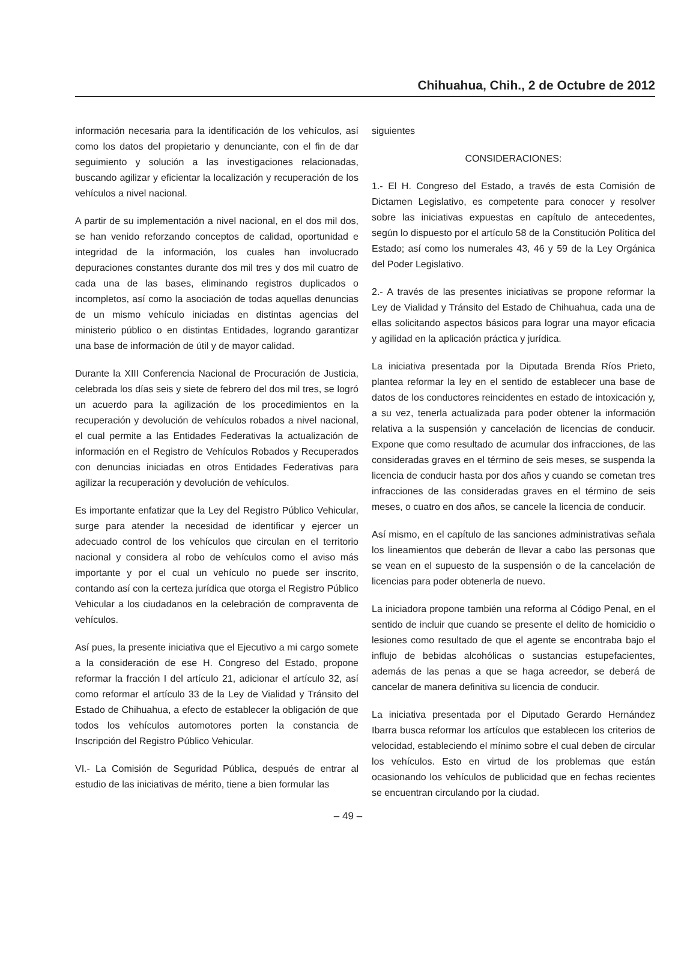Chihuahua, Chih., 2 de Octubre de 2012
información necesaria para la identificación de los vehículos, así como los datos del propietario y denunciante, con el fin de dar seguimiento y solución a las investigaciones relacionadas, buscando agilizar y eficientar la localización y recuperación de los vehículos a nivel nacional.
A partir de su implementación a nivel nacional, en el dos mil dos, se han venido reforzando conceptos de calidad, oportunidad e integridad de la información, los cuales han involucrado depuraciones constantes durante dos mil tres y dos mil cuatro de cada una de las bases, eliminando registros duplicados o incompletos, así como la asociación de todas aquellas denuncias de un mismo vehículo iniciadas en distintas agencias del ministerio público o en distintas Entidades, logrando garantizar una base de información de útil y de mayor calidad.
Durante la XIII Conferencia Nacional de Procuración de Justicia, celebrada los días seis y siete de febrero del dos mil tres, se logró un acuerdo para la agilización de los procedimientos en la recuperación y devolución de vehículos robados a nivel nacional, el cual permite a las Entidades Federativas la actualización de información en el Registro de Vehículos Robados y Recuperados con denuncias iniciadas en otros Entidades Federativas para agilizar la recuperación y devolución de vehículos.
Es importante enfatizar que la Ley del Registro Público Vehicular, surge para atender la necesidad de identificar y ejercer un adecuado control de los vehículos que circulan en el territorio nacional y considera al robo de vehículos como el aviso más importante y por el cual un vehículo no puede ser inscrito, contando así con la certeza jurídica que otorga el Registro Público Vehicular a los ciudadanos en la celebración de compraventa de vehículos.
Así pues, la presente iniciativa que el Ejecutivo a mi cargo somete a la consideración de ese H. Congreso del Estado, propone reformar la fracción I del artículo 21, adicionar el artículo 32, así como reformar el artículo 33 de la Ley de Vialidad y Tránsito del Estado de Chihuahua, a efecto de establecer la obligación de que todos los vehículos automotores porten la constancia de Inscripción del Registro Público Vehicular.
VI.- La Comisión de Seguridad Pública, después de entrar al estudio de las iniciativas de mérito, tiene a bien formular las
siguientes
CONSIDERACIONES:
1.- El H. Congreso del Estado, a través de esta Comisión de Dictamen Legislativo, es competente para conocer y resolver sobre las iniciativas expuestas en capítulo de antecedentes, según lo dispuesto por el artículo 58 de la Constitución Política del Estado; así como los numerales 43, 46 y 59 de la Ley Orgánica del Poder Legislativo.
2.- A través de las presentes iniciativas se propone reformar la Ley de Vialidad y Tránsito del Estado de Chihuahua, cada una de ellas solicitando aspectos básicos para lograr una mayor eficacia y agilidad en la aplicación práctica y jurídica.
La iniciativa presentada por la Diputada Brenda Ríos Prieto, plantea reformar la ley en el sentido de establecer una base de datos de los conductores reincidentes en estado de intoxicación y, a su vez, tenerla actualizada para poder obtener la información relativa a la suspensión y cancelación de licencias de conducir. Expone que como resultado de acumular dos infracciones, de las consideradas graves en el término de seis meses, se suspenda la licencia de conducir hasta por dos años y cuando se cometan tres infracciones de las consideradas graves en el término de seis meses, o cuatro en dos años, se cancele la licencia de conducir.
Así mismo, en el capítulo de las sanciones administrativas señala los lineamientos que deberán de llevar a cabo las personas que se vean en el supuesto de la suspensión o de la cancelación de licencias para poder obtenerla de nuevo.
La iniciadora propone también una reforma al Código Penal, en el sentido de incluir que cuando se presente el delito de homicidio o lesiones como resultado de que el agente se encontraba bajo el influjo de bebidas alcohólicas o sustancias estupefacientes, además de las penas a que se haga acreedor, se deberá de cancelar de manera definitiva su licencia de conducir.
La iniciativa presentada por el Diputado Gerardo Hernández Ibarra busca reformar los artículos que establecen los criterios de velocidad, estableciendo el mínimo sobre el cual deben de circular los vehículos. Esto en virtud de los problemas que están ocasionando los vehículos de publicidad que en fechas recientes se encuentran circulando por la ciudad.
– 49 –